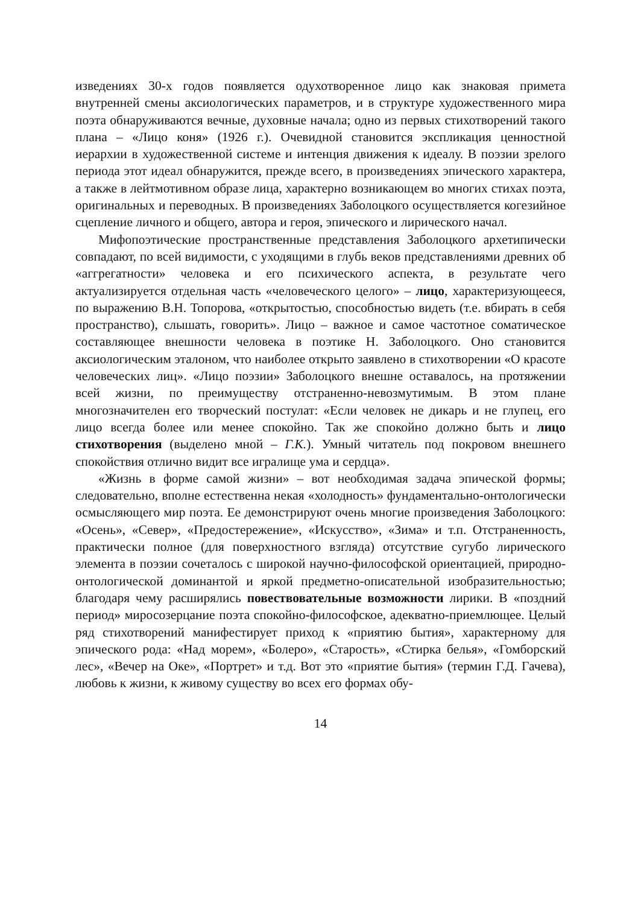изведениях 30-х годов появляется одухотворенное лицо как знаковая примета внутренней смены аксиологических параметров, и в структуре художественного мира поэта обнаруживаются вечные, духовные начала; одно из первых стихотворений такого плана – «Лицо коня» (1926 г.). Очевидной становится экспликация ценностной иерархии в художественной системе и интенция движения к идеалу. В поэзии зрелого периода этот идеал обнаружится, прежде всего, в произведениях эпического характера, а также в лейтмотивном образе лица, характерно возникающем во многих стихах поэта, оригинальных и переводных. В произведениях Заболоцкого осуществляется когезийное сцепление личного и общего, автора и героя, эпического и лирического начал.
Мифопоэтические пространственные представления Заболоцкого архетипически совпадают, по всей видимости, с уходящими в глубь веков представлениями древних об «аггрегатности» человека и его психического аспекта, в результате чего актуализируется отдельная часть «человеческого целого» – лицо, характеризующееся, по выражению В.Н. Топорова, «открытостью, способностью видеть (т.е. вбирать в себя пространство), слышать, говорить». Лицо – важное и самое частотное соматическое составляющее внешности человека в поэтике Н. Заболоцкого. Оно становится аксиологическим эталоном, что наиболее открыто заявлено в стихотворении «О красоте человеческих лиц». «Лицо поэзии» Заболоцкого внешне оставалось, на протяжении всей жизни, по преимуществу отстраненно-невозмутимым. В этом плане многозначителен его творческий постулат: «Если человек не дикарь и не глупец, его лицо всегда более или менее спокойно. Так же спокойно должно быть и лицо стихотворения (выделено мной – Г.К.). Умный читатель под покровом внешнего спокойствия отлично видит все игралище ума и сердца».
«Жизнь в форме самой жизни» – вот необходимая задача эпической формы; следовательно, вполне естественна некая «холодность» фундаментально-онтологически осмысляющего мир поэта. Ее демонстрируют очень многие произведения Заболоцкого: «Осень», «Север», «Предостережение», «Искусство», «Зима» и т.п. Отстраненность, практически полное (для поверхностного взгляда) отсутствие сугубо лирического элемента в поэзии сочеталось с широкой научно-философской ориентацией, природно-онтологической доминантой и яркой предметно-описательной изобразительностью; благодаря чему расширялись повествовательные возможности лирики. В «поздний период» миросозерцание поэта спокойно-философское, адекватно-приемлющее. Целый ряд стихотворений манифестирует приход к «приятию бытия», характерному для эпического рода: «Над морем», «Болеро», «Старость», «Стирка белья», «Гомборский лес», «Вечер на Оке», «Портрет» и т.д. Вот это «приятие бытия» (термин Г.Д. Гачева), любовь к жизни, к живому существу во всех его формах обу-
14